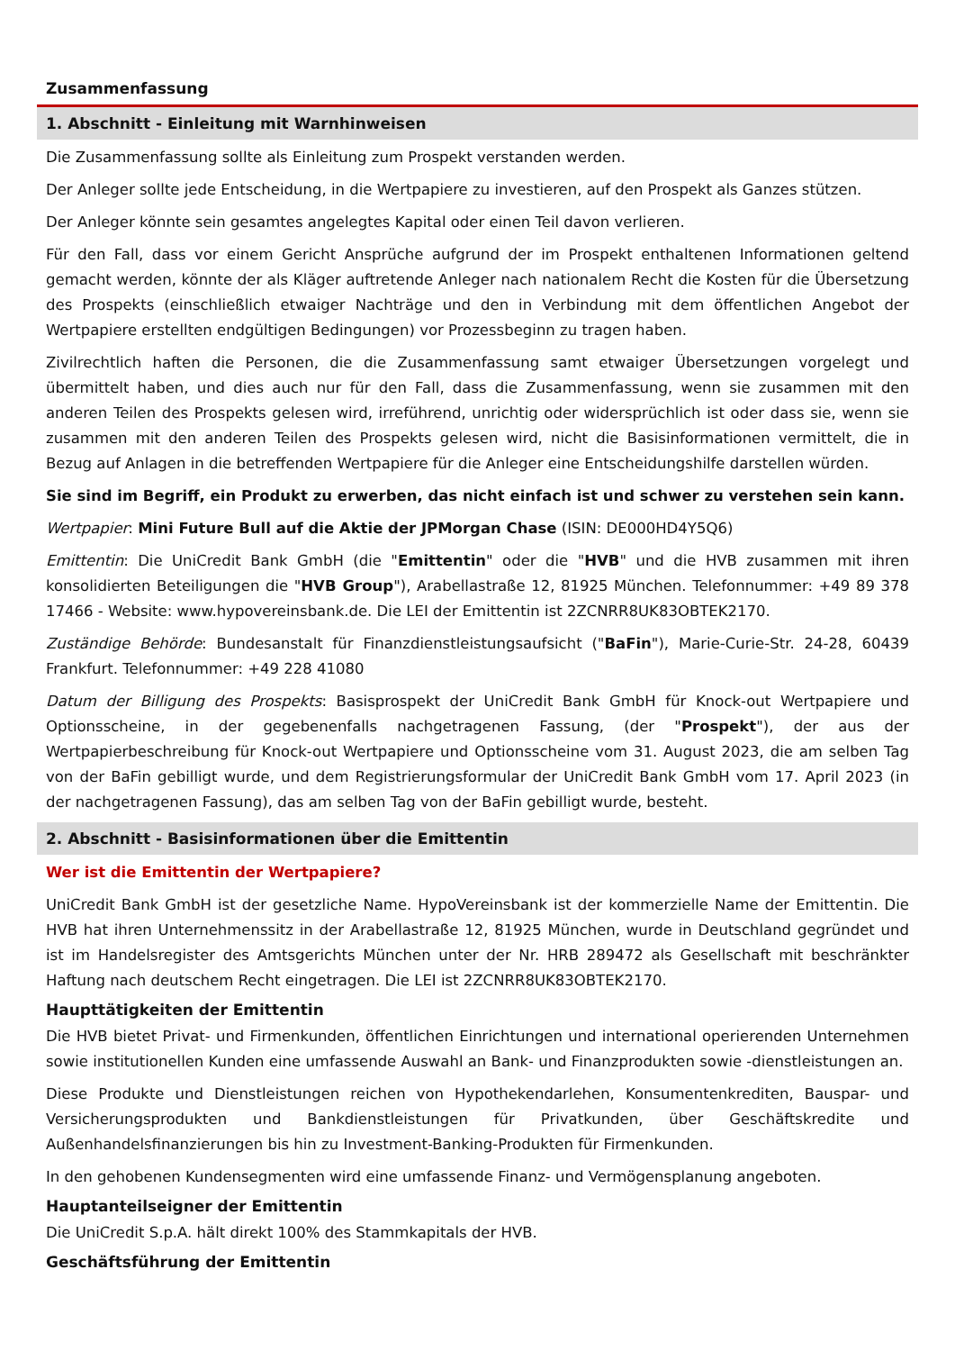Zusammenfassung
1. Abschnitt - Einleitung mit Warnhinweisen
Die Zusammenfassung sollte als Einleitung zum Prospekt verstanden werden.
Der Anleger sollte jede Entscheidung, in die Wertpapiere zu investieren, auf den Prospekt als Ganzes stützen.
Der Anleger könnte sein gesamtes angelegtes Kapital oder einen Teil davon verlieren.
Für den Fall, dass vor einem Gericht Ansprüche aufgrund der im Prospekt enthaltenen Informationen geltend gemacht werden, könnte der als Kläger auftretende Anleger nach nationalem Recht die Kosten für die Übersetzung des Prospekts (einschließlich etwaiger Nachträge und den in Verbindung mit dem öffentlichen Angebot der Wertpapiere erstellten endgültigen Bedingungen) vor Prozessbeginn zu tragen haben.
Zivilrechtlich haften die Personen, die die Zusammenfassung samt etwaiger Übersetzungen vorgelegt und übermittelt haben, und dies auch nur für den Fall, dass die Zusammenfassung, wenn sie zusammen mit den anderen Teilen des Prospekts gelesen wird, irreführend, unrichtig oder widersprüchlich ist oder dass sie, wenn sie zusammen mit den anderen Teilen des Prospekts gelesen wird, nicht die Basisinformationen vermittelt, die in Bezug auf Anlagen in die betreffenden Wertpapiere für die Anleger eine Entscheidungshilfe darstellen würden.
Sie sind im Begriff, ein Produkt zu erwerben, das nicht einfach ist und schwer zu verstehen sein kann.
Wertpapier: Mini Future Bull auf die Aktie der JPMorgan Chase (ISIN: DE000HD4Y5Q6)
Emittentin: Die UniCredit Bank GmbH (die "Emittentin" oder die "HVB" und die HVB zusammen mit ihren konsolidierten Beteiligungen die "HVB Group"), Arabellastraße 12, 81925 München. Telefonnummer: +49 89 378 17466 - Website: www.hypovereinsbank.de. Die LEI der Emittentin ist 2ZCNRR8UK83OBTEK2170.
Zuständige Behörde: Bundesanstalt für Finanzdienstleistungsaufsicht ("BaFin"), Marie-Curie-Str. 24-28, 60439 Frankfurt. Telefonnummer: +49 228 41080
Datum der Billigung des Prospekts: Basisprospekt der UniCredit Bank GmbH für Knock-out Wertpapiere und Optionsscheine, in der gegebenenfalls nachgetragenen Fassung, (der "Prospekt"), der aus der Wertpapierbeschreibung für Knock-out Wertpapiere und Optionsscheine vom 31. August 2023, die am selben Tag von der BaFin gebilligt wurde, und dem Registrierungsformular der UniCredit Bank GmbH vom 17. April 2023 (in der nachgetragenen Fassung), das am selben Tag von der BaFin gebilligt wurde, besteht.
2. Abschnitt - Basisinformationen über die Emittentin
Wer ist die Emittentin der Wertpapiere?
UniCredit Bank GmbH ist der gesetzliche Name. HypoVereinsbank ist der kommerzielle Name der Emittentin. Die HVB hat ihren Unternehmenssitz in der Arabellastraße 12, 81925 München, wurde in Deutschland gegründet und ist im Handelsregister des Amtsgerichts München unter der Nr. HRB 289472 als Gesellschaft mit beschränkter Haftung nach deutschem Recht eingetragen. Die LEI ist 2ZCNRR8UK83OBTEK2170.
Haupttätigkeiten der Emittentin
Die HVB bietet Privat- und Firmenkunden, öffentlichen Einrichtungen und international operierenden Unternehmen sowie institutionellen Kunden eine umfassende Auswahl an Bank- und Finanzprodukten sowie -dienstleistungen an.
Diese Produkte und Dienstleistungen reichen von Hypothekendarlehen, Konsumentenkrediten, Bauspar- und Versicherungsprodukten und Bankdienstleistungen für Privatkunden, über Geschäftskredite und Außenhandelsfinanzierungen bis hin zu Investment-Banking-Produkten für Firmenkunden.
In den gehobenen Kundensegmenten wird eine umfassende Finanz- und Vermögensplanung angeboten.
Hauptanteilseigner der Emittentin
Die UniCredit S.p.A. hält direkt 100% des Stammkapitals der HVB.
Geschäftsführung der Emittentin